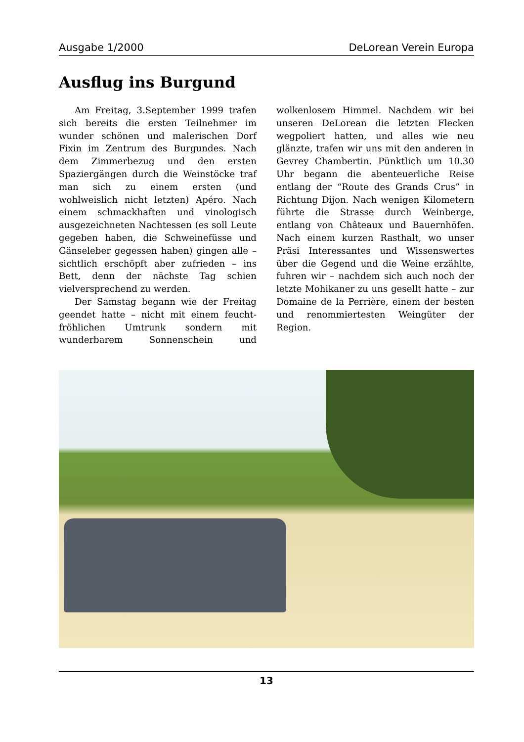Ausgabe 1/2000 DeLorean Verein Europa
Ausflug ins Burgund
Am Freitag, 3.September 1999 trafen sich bereits die ersten Teilnehmer im wunder schönen und malerischen Dorf Fixin im Zentrum des Burgundes. Nach dem Zimmerbezug und den ersten Spaziergängen durch die Weinstöcke traf man sich zu einem ersten (und wohlweislich nicht letzten) Apéro. Nach einem schmackhaften und vinologisch ausgezeichneten Nachtessen (es soll Leute gegeben haben, die Schweinefüsse und Gänseleber gegessen haben) gingen alle – sichtlich erschöpft aber zufrieden – ins Bett, denn der nächste Tag schien vielversprechend zu werden.
Der Samstag begann wie der Freitag geendet hatte – nicht mit einem feucht-fröhlichen Umtrunk sondern mit wunderbarem Sonnenschein und wolkenlosem Himmel. Nachdem wir bei unseren DeLorean die letzten Flecken wegpoliert hatten, und alles wie neu glänzte, trafen wir uns mit den anderen in Gevrey Chambertin. Pünktlich um 10.30 Uhr begann die abenteuerliche Reise entlang der “Route des Grands Crus” in Richtung Dijon. Nach wenigen Kilometern führte die Strasse durch Weinberge, entlang von Châteaux und Bauernhöfen. Nach einem kurzen Rasthalt, wo unser Präsi Interessantes und Wissenswertes über die Gegend und die Weine erzählte, fuhren wir – nachdem sich auch noch der letzte Mohikaner zu uns gesellt hatte – zur Domaine de la Perrière, einem der besten und renommiertesten Weingüter der Region.
13